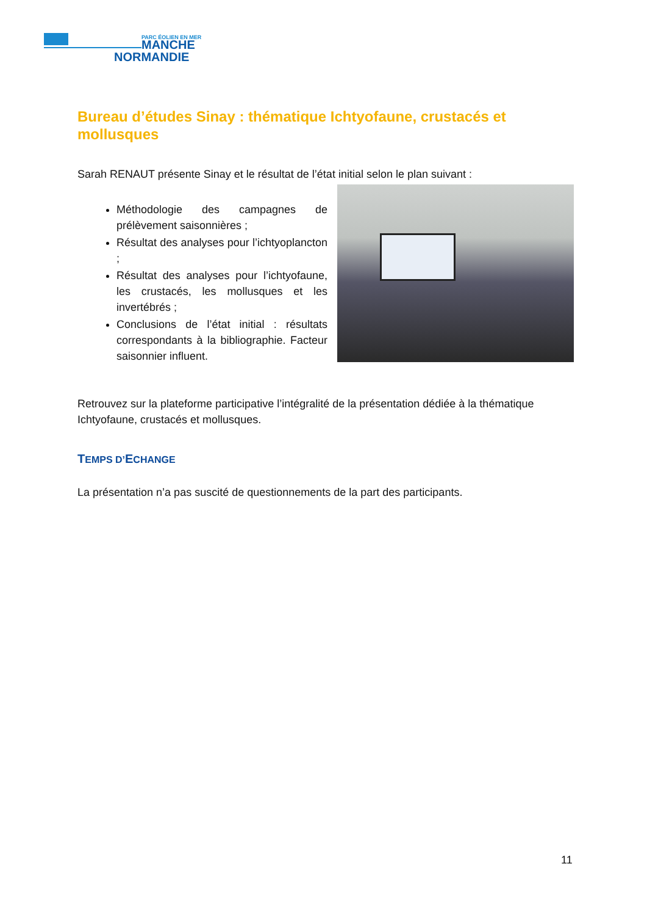PARC ÉOLIEN EN MER
MANCHE
NORMANDIE
Bureau d’études Sinay : thématique Ichtyofaune, crustacés et mollusques
Sarah RENAUT présente Sinay et le résultat de l’état initial selon le plan suivant :
Méthodologie des campagnes de prélèvement saisonnières ;
Résultat des analyses pour l’ichtyoplancton ;
Résultat des analyses pour l’ichtyofaune, les crustacés, les mollusques et les invertébrés ;
Conclusions de l’état initial : résultats correspondants à la bibliographie. Facteur saisonnier influent.
Retrouvez sur la plateforme participative l’intégralité de la présentation dédiée à la thématique Ichtyofaune, crustacés et mollusques.
TEMPS D’ECHANGE
La présentation n’a pas suscité de questionnements de la part des participants.
11